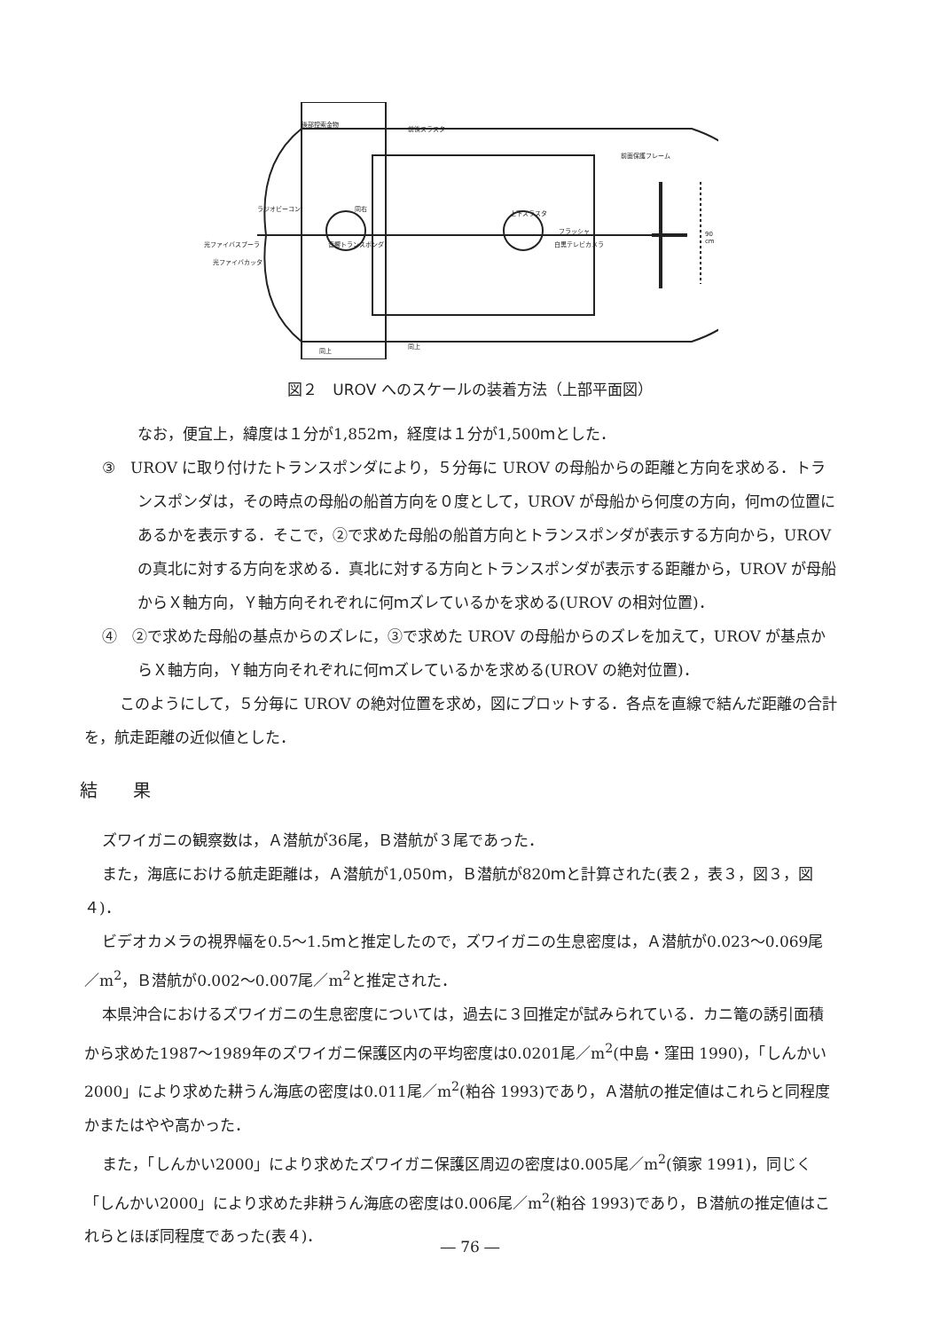前後スラスタ
後部控索金物
前面保護フレーム
ラジオビーコン
光ファイバスプーラ
光ファイバカッタ
音響トランスポンダ
同右
上下スラスタ
フラッシャ
白黒テレビカメラ
90 cm
同上
同上
図２　UROV へのスケールの装着方法（上部平面図）
なお，便宜上，緯度は１分が1,852ｍ，経度は１分が1,500ｍとした．
③　UROV に取り付けたトランスポンダにより，５分毎に UROV の母船からの距離と方向を求める．トランスポンダは，その時点の母船の船首方向を０度として，UROV が母船から何度の方向，何ｍの位置にあるかを表示する．そこで，②で求めた母船の船首方向とトランスポンダが表示する方向から，UROV の真北に対する方向を求める．真北に対する方向とトランスポンダが表示する距離から，UROV が母船からＸ軸方向，Ｙ軸方向それぞれに何ｍズレているかを求める(UROV の相対位置)．
④　②で求めた母船の基点からのズレに，③で求めた UROV の母船からのズレを加えて，UROV が基点からＸ軸方向，Ｙ軸方向それぞれに何ｍズレているかを求める(UROV の絶対位置)．
このようにして，５分毎に UROV の絶対位置を求め，図にプロットする．各点を直線で結んだ距離の合計を，航走距離の近似値とした．
結果
ズワイガニの観察数は，Ａ潜航が36尾，Ｂ潜航が３尾であった．
また，海底における航走距離は，Ａ潜航が1,050ｍ，Ｂ潜航が820ｍと計算された(表２，表３，図３，図４)．
ビデオカメラの視界幅を0.5～1.5ｍと推定したので，ズワイガニの生息密度は，Ａ潜航が0.023～0.069尾／m<sup>2</sup>，Ｂ潜航が0.002～0.007尾／m<sup>2</sup>と推定された．
本県沖合におけるズワイガニの生息密度については，過去に３回推定が試みられている．カニ篭の誘引面積から求めた1987～1989年のズワイガニ保護区内の平均密度は0.0201尾／m<sup>2</sup>(中島・窪田 1990)，「しんかい2000」により求めた耕うん海底の密度は0.011尾／m<sup>2</sup>(粕谷 1993)であり，Ａ潜航の推定値はこれらと同程度かまたはやや高かった．
また，「しんかい2000」により求めたズワイガニ保護区周辺の密度は0.005尾／m<sup>2</sup>(領家 1991)，同じく「しんかい2000」により求めた非耕うん海底の密度は0.006尾／m<sup>2</sup>(粕谷 1993)であり，Ｂ潜航の推定値はこれらとほぼ同程度であった(表４)．
― 76 ―